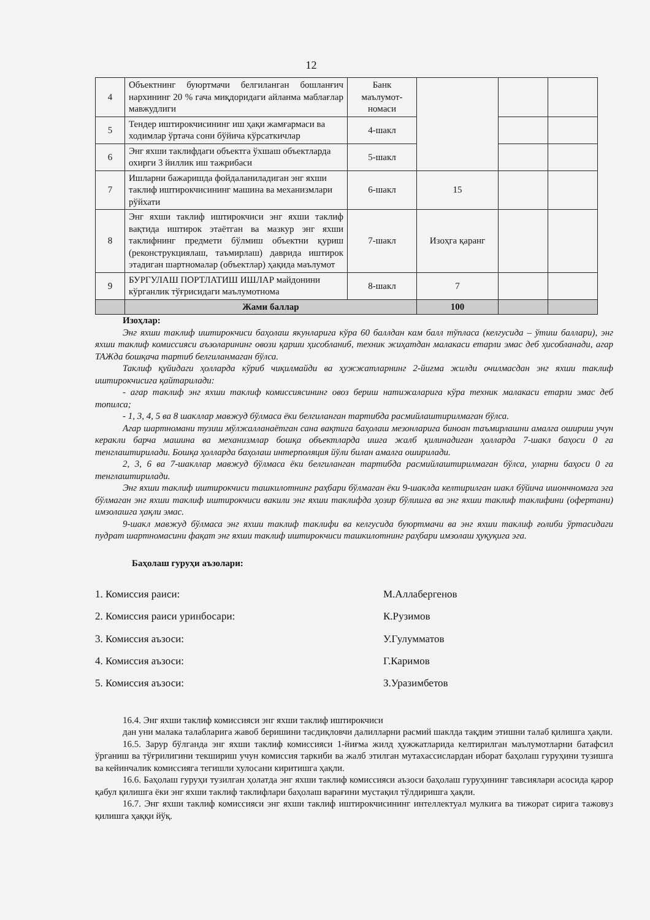12
| 4 | Объектнинг буюртмачи белгиланган бошланғич нархининг 20 % гача миқдоридаги айланма маблағлар мавжудлиги | Банк маълумот-номаси | | | |
| 5 | Тендер иштирокчисининг иш ҳақи жамғармаси ва ходимлар ўртача сони бўйича кўрсаткичлар | 4-шакл | | | |
| 6 | Энг яхши таклифдаги объектга ўхшаш объектларда охирги 3 йиллик иш тажрибаси | 5-шакл | | | |
| 7 | Ишларни бажаришда фойдаланиладиган энг яхши таклиф иштирокчисининг машина ва механизмлари рўйхати | 6-шакл | 15 | | |
| 8 | Энг яхши таклиф иштирокчиси энг яхши таклиф вақтида иштирок этаётган ва мазкур энг яхши таклифнинг предмети бўлмиш объектни қуриш (реконструкциялаш, таъмирлаш) даврида иштирок этадиган шартномалар (объектлар) ҳақида маълумот | 7-шакл | Изоҳга қаранг | | |
| 9 | БУРГУЛАШ ПОРТЛАТИШ ИШЛАР майдонини кўрганлик тўғрисидаги маълумотнома | 8-шакл | 7 | | |
| | Жами баллар | | 100 | | |
Изоҳлар:
Энг яхши таклиф иштирокчиси баҳолаш якунларига кўра 60 баллдан кам балл тўпласа (келгусида – ўтиш баллари), энг яхши таклиф комиссияси аъзоларининг овози қарши ҳисобланиб, техник жиҳатдан малакаси етарли эмас деб ҳисобланади, агар ТАЖда бошқача тартиб белгиланмаган бўлса.
Таклиф қуйидаги ҳолларда кўриб чиқилмайди ва ҳужжатларнинг 2-йиғма жилди очилмасдан энг яхши таклиф иштирокчисига қайтарилади:
- агар таклиф энг яхши таклиф комиссиясининг овоз бериш натижаларига кўра техник малакаси етарли эмас деб топилса;
- 1, 3, 4, 5 ва 8 шакллар мавжуд бўлмаса ёки белгиланган тартибда расмийлаштирилмаган бўлса.
Агар шартномани тузиш мўлжалланаётган сана вақтига баҳолаш мезонларига биноан таъмирлашни амалга ошириш учун керакли барча машина ва механизмлар бошқа объектларда ишга жалб қилинадиган ҳолларда 7-шакл баҳоси 0 га тенглаштирилади. Бошқа ҳолларда баҳолаш интерполяция йўли билан амалга оширилади.
2, 3, 6 ва 7-шакллар мавжуд бўлмаса ёки белгиланган тартибда расмийлаштирилмаган бўлса, уларни баҳоси 0 га тенглаштирилади.
Энг яхши таклиф иштирокчиси ташкилотнинг раҳбари бўлмаган ёки 9-шаклда келтирилган шакл бўйича ишончномага эга бўлмаган энг яхши таклиф иштирокчиси вакили энг яхши таклифда ҳозир бўлишга ва энг яхши таклиф таклифини (офертани) имзолашга ҳақли эмас.
9-шакл мавжуд бўлмаса энг яхши таклиф таклифи ва келгусида буюртмачи ва энг яхши таклиф ғолиби ўртасидаги пудрат шартномасини фақат энг яхши таклиф иштирокчиси ташкилотнинг раҳбари имзолаш ҳуқуқига эга.
Баҳолаш гуруҳи аъзолари:
1. Комиссия раиси: М.Аллабергенов
2. Комиссия раиси уринбосари: К.Рузимов
3. Комиссия аъзоси: У.Гулумматов
4. Комиссия аъзоси: Г.Каримов
5. Комиссия аъзоси: З.Уразимбетов
16.4. Энг яхши таклиф комиссияси энг яхши таклиф иштирокчиси
дан уни малака талабларига жавоб беришини тасдиқловчи далилларни расмий шаклда тақдим этишни талаб қилишга ҳақли.
16.5. Зарур бўлганда энг яхши таклиф комиссияси 1-йиғма жилд ҳужжатларида келтирилган маълумотларни батафсил ўрганиш ва тўғрилигини текшириш учун комиссия таркиби ва жалб этилган мутахассислардан иборат баҳолаш гуруҳини тузишга ва кейинчалик комиссияга тегишли хулосани киритишга ҳақли.
16.6. Баҳолаш гуруҳи тузилган ҳолатда энг яхши таклиф комиссияси аъзоси баҳолаш гуруҳининг тавсиялари асосида қарор қабул қилишга ёки энг яхши таклиф таклифлари баҳолаш варағини мустақил тўлдиришга ҳақли.
16.7. Энг яхши таклиф комиссияси энг яхши таклиф иштирокчисининг интеллектуал мулкига ва тижорат сирига тажовуз қилишга ҳаққи йўқ.